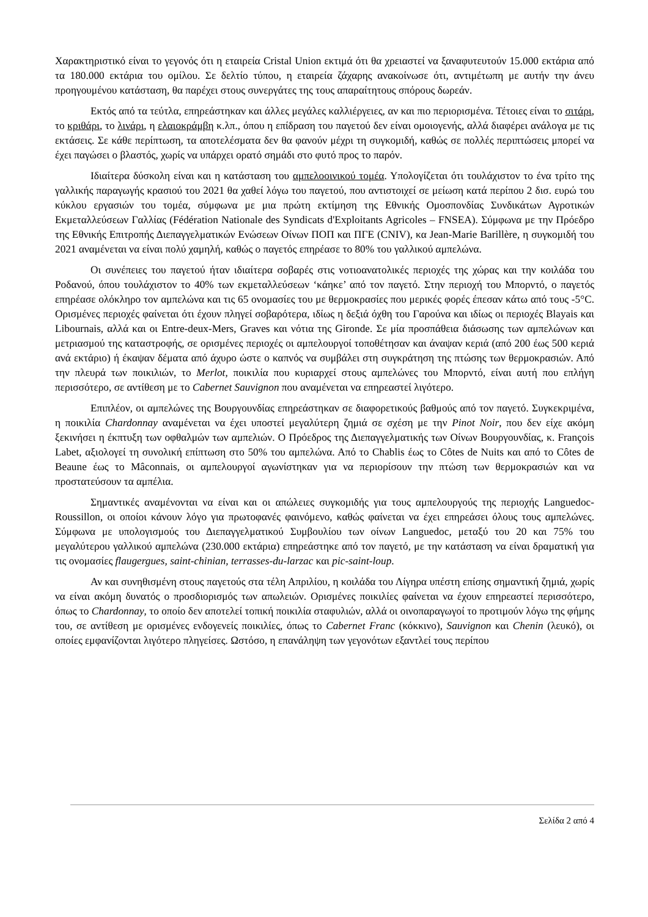Χαρακτηριστικό είναι το γεγονός ότι η εταιρεία Cristal Union εκτιμά ότι θα χρειαστεί να ξαναφυτευτούν 15.000 εκτάρια από τα 180.000 εκτάρια του ομίλου. Σε δελτίο τύπου, η εταιρεία ζάχαρης ανακοίνωσε ότι, αντιμέτωπη με αυτήν την άνευ προηγουμένου κατάσταση, θα παρέχει στους συνεργάτες της τους απαραίτητους σπόρους δωρεάν.
Εκτός από τα τεύτλα, επηρεάστηκαν και άλλες μεγάλες καλλιέργειες, αν και πιο περιορισμένα. Τέτοιες είναι το σιτάρι, το κριθάρι, το λινάρι, η ελαιοκράμβη κ.λπ., όπου η επίδραση του παγετού δεν είναι ομοιογενής, αλλά διαφέρει ανάλογα με τις εκτάσεις. Σε κάθε περίπτωση, τα αποτελέσματα δεν θα φανούν μέχρι τη συγκομιδή, καθώς σε πολλές περιπτώσεις μπορεί να έχει παγώσει ο βλαστός, χωρίς να υπάρχει ορατό σημάδι στο φυτό προς το παρόν.
Ιδιαίτερα δύσκολη είναι και η κατάσταση του αμπελοοινικού τομέα. Υπολογίζεται ότι τουλάχιστον το ένα τρίτο της γαλλικής παραγωγής κρασιού του 2021 θα χαθεί λόγω του παγετού, που αντιστοιχεί σε μείωση κατά περίπου 2 δισ. ευρώ του κύκλου εργασιών του τομέα, σύμφωνα με μια πρώτη εκτίμηση της Εθνικής Ομοσπονδίας Συνδικάτων Αγροτικών Εκμεταλλεύσεων Γαλλίας (Fédération Nationale des Syndicats d'Exploitants Agricoles – FNSEA). Σύμφωνα με την Πρόεδρο της Εθνικής Επιτροπής Διεπαγγελματικών Ενώσεων Οίνων ΠΟΠ και ΠΓΕ (CNIV), κα Jean-Marie Barillère, η συγκομιδή του 2021 αναμένεται να είναι πολύ χαμηλή, καθώς ο παγετός επηρέασε το 80% του γαλλικού αμπελώνα.
Οι συνέπειες του παγετού ήταν ιδιαίτερα σοβαρές στις νοτιοανατολικές περιοχές της χώρας και την κοιλάδα του Ροδανού, όπου τουλάχιστον το 40% των εκμεταλλεύσεων ‘κάηκε’ από τον παγετό. Στην περιοχή του Μπορντό, ο παγετός επηρέασε ολόκληρο τον αμπελώνα και τις 65 ονομασίες του με θερμοκρασίες που μερικές φορές έπεσαν κάτω από τους -5°C. Ορισμένες περιοχές φαίνεται ότι έχουν πληγεί σοβαρότερα, ιδίως η δεξιά όχθη του Γαρούνα και ιδίως οι περιοχές Blayais και Libournais, αλλά και οι Entre-deux-Mers, Graves και νότια της Gironde. Σε μία προσπάθεια διάσωσης των αμπελώνων και μετριασμού της καταστροφής, σε ορισμένες περιοχές οι αμπελουργοί τοποθέτησαν και άναψαν κεριά (από 200 έως 500 κεριά ανά εκτάριο) ή έκαψαν δέματα από άχυρο ώστε ο καπνός να συμβάλει στη συγκράτηση της πτώσης των θερμοκρασιών. Από την πλευρά των ποικιλιών, το Merlot, ποικιλία που κυριαρχεί στους αμπελώνες του Μπορντό, είναι αυτή που επλήγη περισσότερο, σε αντίθεση με το Cabernet Sauvignon που αναμένεται να επηρεαστεί λιγότερο.
Επιπλέον, οι αμπελώνες της Βουργουνδίας επηρεάστηκαν σε διαφορετικούς βαθμούς από τον παγετό. Συγκεκριμένα, η ποικιλία Chardonnay αναμένεται να έχει υποστεί μεγαλύτερη ζημιά σε σχέση με την Pinot Noir, που δεν είχε ακόμη ξεκινήσει η έκπτυξη των οφθαλμών των αμπελιών. Ο Πρόεδρος της Διεπαγγελματικής των Οίνων Βουργουνδίας, κ. François Labet, αξιολογεί τη συνολική επίπτωση στο 50% του αμπελώνα. Από το Chablis έως το Côtes de Nuits και από το Côtes de Beaune έως το Mâconnais, οι αμπελουργοί αγωνίστηκαν για να περιορίσουν την πτώση των θερμοκρασιών και να προστατεύσουν τα αμπέλια.
Σημαντικές αναμένονται να είναι και οι απώλειες συγκομιδής για τους αμπελουργούς της περιοχής Languedoc-Roussillon, οι οποίοι κάνουν λόγο για πρωτοφανές φαινόμενο, καθώς φαίνεται να έχει επηρεάσει όλους τους αμπελώνες. Σύμφωνα με υπολογισμούς του Διεπαγγελματικού Συμβουλίου των οίνων Languedoc, μεταξύ του 20 και 75% του μεγαλύτερου γαλλικού αμπελώνα (230.000 εκτάρια) επηρεάστηκε από τον παγετό, με την κατάσταση να είναι δραματική για τις ονομασίες flaugergues, saint-chinian, terrasses-du-larzac και pic-saint-loup.
Αν και συνηθισμένη στους παγετούς στα τέλη Απριλίου, η κοιλάδα του Λίγηρα υπέστη επίσης σημαντική ζημιά, χωρίς να είναι ακόμη δυνατός ο προσδιορισμός των απωλειών. Ορισμένες ποικιλίες φαίνεται να έχουν επηρεαστεί περισσότερο, όπως το Chardonnay, το οποίο δεν αποτελεί τοπική ποικιλία σταφυλιών, αλλά οι οινοπαραγωγοί το προτιμούν λόγω της φήμης του, σε αντίθεση με ορισμένες ενδογενείς ποικιλίες, όπως το Cabernet Franc (κόκκινο), Sauvignon και Chenin (λευκό), οι οποίες εμφανίζονται λιγότερο πληγείσες. Ωστόσο, η επανάληψη των γεγονότων εξαντλεί τους περίπου
Σελίδα 2 από 4